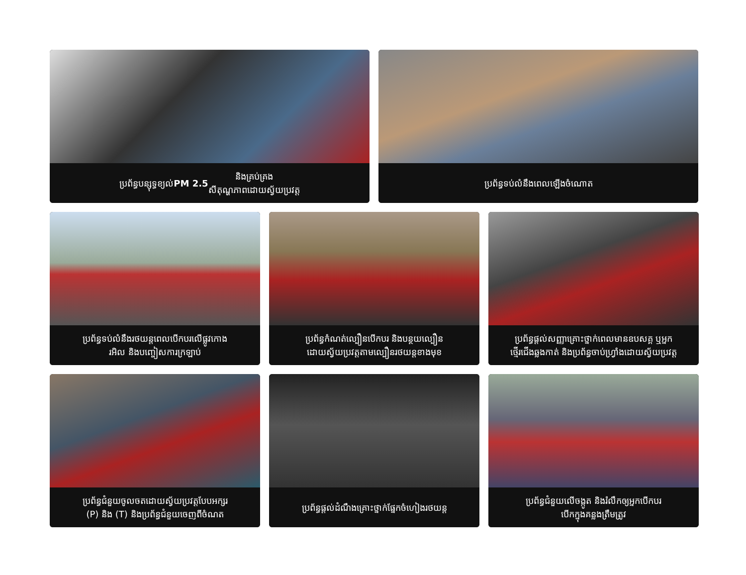ប្រព័ន្ធបន្សុទ្ធខ្យល់ PM 2.5 និងគ្រប់គ្រង
សីតុណ្ហភាពដោយស្វ័យប្រវត្ត
ប្រព័ន្ធទប់លំនឹងពេលឡើងចំណោត
ប្រព័ន្ធទប់លំនឹងរថយន្តពេលបើកបរលើផ្លូវកោង
រអិល និងបញ្ចៀសការក្រឡាប់
ប្រព័ន្ធកំណត់ល្បឿនបើកបរ និងបន្ថយល្បឿន
ដោយស្វ័យប្រវត្តតាមល្បឿនរថយន្តខាងមុខ
ប្រព័ន្ធផ្តល់សញ្ញាគ្រោះថ្នាក់ពេលមានឧបសគ្គ ឬអ្នក
ថ្មើរជើងឆ្លងកាត់ និងប្រព័ន្ធចាប់ហ្វ្រាំងដោយស្វ័យប្រវត្ត
ប្រព័ន្ធជំនួយចូលចតដោយស្វ័យប្រវត្តបែបអក្សរ
(P) និង (T) និងប្រព័ន្ធជំនួយចេញពីចំណត
ប្រព័ន្ធផ្តល់ដំណឹងគ្រោះថ្នាក់ផ្នែកចំហៀងរថយន្ត
ប្រព័ន្ធជំនួយលើចង្កូត និងរំលឹកឲ្យអ្នកបើកបរ
បើកក្នុងគន្លងត្រឹមត្រូវ